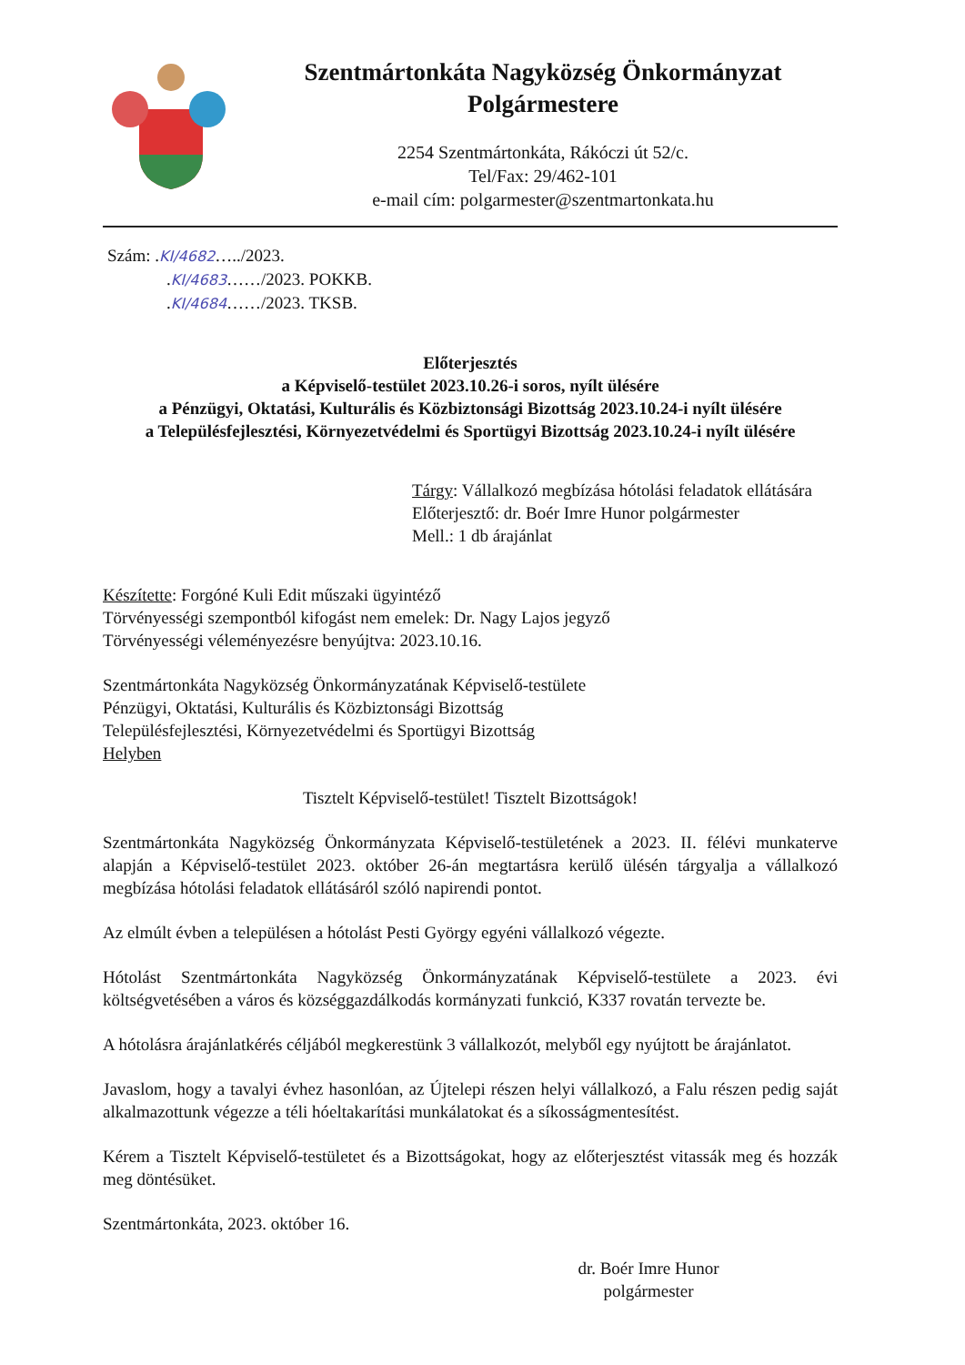Szentmártonkáta Nagyközség Önkormányzat
Polgármestere
2254 Szentmártonkáta, Rákóczi út 52/c.
Tel/Fax: 29/462-101
e-mail cím: polgarmester@szentmartonkata.hu
Szám: .KI/4682…../2023.
.KI/4683……/2023. POKKB.
.KI/4684……/2023. TKSB.
Előterjesztés
a Képviselő-testület 2023.10.26-i soros, nyílt ülésére
a Pénzügyi, Oktatási, Kulturális és Közbiztonsági Bizottság 2023.10.24-i nyílt ülésére
a Településfejlesztési, Környezetvédelmi és Sportügyi Bizottság 2023.10.24-i nyílt ülésére
Tárgy: Vállalkozó megbízása hótolási feladatok ellátására
Előterjesztő: dr. Boér Imre Hunor polgármester
Mell.: 1 db árajánlat
Készítette: Forgóné Kuli Edit műszaki ügyintéző
Törvényességi szempontból kifogást nem emelek: Dr. Nagy Lajos jegyző
Törvényességi véleményezésre benyújtva: 2023.10.16.
Szentmártonkáta Nagyközség Önkormányzatának Képviselő-testülete
Pénzügyi, Oktatási, Kulturális és Közbiztonsági Bizottság
Településfejlesztési, Környezetvédelmi és Sportügyi Bizottság
Helyben
Tisztelt Képviselő-testület! Tisztelt Bizottságok!
Szentmártonkáta Nagyközség Önkormányzata Képviselő-testületének a 2023. II. félévi munkaterve alapján a Képviselő-testület 2023. október 26-án megtartásra kerülő ülésén tárgyalja a vállalkozó megbízása hótolási feladatok ellátásáról szóló napirendi pontot.
Az elmúlt évben a településen a hótolást Pesti György egyéni vállalkozó végezte.
Hótolást Szentmártonkáta Nagyközség Önkormányzatának Képviselő-testülete a 2023. évi költségvetésében a város és községgazdálkodás kormányzati funkció, K337 rovatán tervezte be.
A hótolásra árajánlatkérés céljából megkerestünk 3 vállalkozót, melyből egy nyújtott be árajánlatot.
Javaslom, hogy a tavalyi évhez hasonlóan, az Újtelepi részen helyi vállalkozó, a Falu részen pedig saját alkalmazottunk végezze a téli hóeltakarítási munkálatokat és a síkosságmentesítést.
Kérem a Tisztelt Képviselő-testületet és a Bizottságokat, hogy az előterjesztést vitassák meg és hozzák meg döntésüket.
Szentmártonkáta, 2023. október 16.
dr. Boér Imre Hunor
polgármester